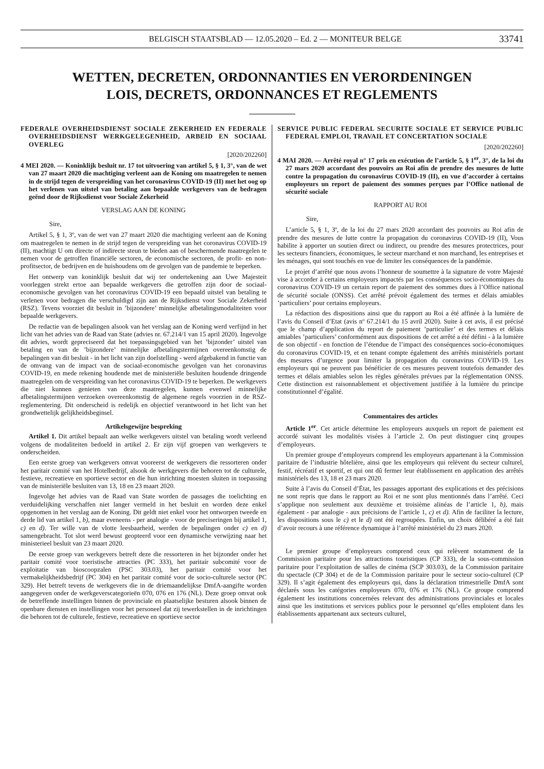BELGISCH STAATSBLAD — 12.05.2020 – Ed. 2 — MONITEUR BELGE 33741
WETTEN, DECRETEN, ORDONNANTIES EN VERORDENINGEN
LOIS, DECRETS, ORDONNANCES ET REGLEMENTS
FEDERALE OVERHEIDSDIENST SOCIALE ZEKERHEID EN FEDERALE OVERHEIDSDIENST WERKGELEGENHEID, ARBEID EN SOCIAAL OVERLEG
[2020/202260]
4 MEI 2020. — Koninklijk besluit nr. 17 tot uitvoering van artikel 5, § 1, 3°, van de wet van 27 maart 2020 die machtiging verleent aan de Koning om maatregelen te nemen in de strijd tegen de verspreiding van het coronavirus COVID-19 (II) met het oog op het verlenen van uitstel van betaling aan bepaalde werkgevers van de bedragen geënd door de Rijksdienst voor Sociale Zekerheid
VERSLAG AAN DE KONING
Sire,
Artikel 5, § 1, 3º, van de wet van 27 maart 2020 die machtiging verleent aan de Koning om maatregelen te nemen in de strijd tegen de verspreiding van het coronavirus COVID-19 (II), machtigt U om directe of indirecte steun te bieden aan of beschermende maatregelen te nemen voor de getroffen financiële sectoren, de economische sectoren, de profit- en non-profitsector, de bedrijven en de huishoudens om de gevolgen van de pandemie te beperken.
Het ontwerp van koninklijk besluit dat wij ter ondertekening aan Uwe Majesteit voorleggen strekt ertoe aan bepaalde werkgevers die getroffen zijn door de sociaal-economische gevolgen van het coronavirus COVID-19 een bepaald uitstel van betaling te verlenen voor bedragen die verschuldigd zijn aan de Rijksdienst voor Sociale Zekerheid (RSZ). Tevens voorziet dit besluit in ’bijzondere’ minnelijke afbetalingsmodaliteiten voor bepaalde werkgevers.
De redactie van de bepalingen alsook van het verslag aan de Koning werd verfijnd in het licht van het advies van de Raad van State (advies nr. 67.214/1 van 15 april 2020). Ingevolge dit advies, wordt gepreciseerd dat het toepassingsgebied van het ’bijzonder’ uitstel van betaling en van de ’bijzondere’ minnelijke afbetalingstermijnen overeenkomstig de bepalingen van dit besluit - in het licht van zijn doelstelling - werd afgebakend in functie van de omvang van de impact van de sociaal-economische gevolgen van het coronavirus COVID-19, en mede rekening houdende met de ministeriële besluiten houdende dringende maatregelen om de verspreiding van het coronavirus COVID-19 te beperken. De werkgevers die niet kunnen genieten van deze maatregelen, kunnen evenwel minnelijke afbetalingstermijnen verzoeken overeenkomstig de algemene regels voorzien in de RSZ-reglementering. Dit onderscheid is redelijk en objectief verantwoord in het licht van het grondwettelijk gelijkheidsbeginsel.
Artikelsgewijze bespreking
Artikel 1. Dit artikel bepaalt aan welke werkgevers uitstel van betaling wordt verleend volgens de modaliteiten bedoeld in artikel 2. Er zijn vijf groepen van werkgevers te onderscheiden.
Een eerste groep van werkgevers omvat vooreerst de werkgevers die ressorteren onder het paritair comité van het Hotelbedrijf, alsook de werkgevers die behoren tot de culturele, festieve, recreatieve en sportieve sector en die hun inrichting moesten sluiten in toepassing van de ministeriële besluiten van 13, 18 en 23 maart 2020.
Ingevolge het advies van de Raad van State worden de passages die toelichting en verduidelijking verschaffen niet langer vermeld in het besluit en worden deze enkel opgenomen in het verslag aan de Koning. Dit geldt niet enkel voor het ontworpen tweede en derde lid van artikel 1, b), maar eveneens - per analogie - voor de preciseringen bij artikel 1, c) en d). Ter wille van de vlotte leesbaarheid, werden de bepalingen onder c) en d) samengebracht. Tot slot werd bewust geopteerd voor een dynamische verwijzing naar het ministerieel besluit van 23 maart 2020.
De eerste groep van werkgevers betreft deze die ressorteren in het bijzonder onder het paritair comité voor toeristische attracties (PC 333), het paritair subcomité voor de exploitatie van bioscoopzalen (PSC 303.03), het paritair comité voor het vermakelijkheidsbedrijf (PC 304) en het paritair comité voor de socio-culturele sector (PC 329). Het betreft tevens de werkgevers die in de driemaandelijkse DmfA-aangifte worden aangegeven onder de werkgeverscategorieën 070, 076 en 176 (NL). Deze groep omvat ook de betreffende instellingen binnen de provinciale en plaatselijke besturen alsook binnen de openbare diensten en instellingen voor het personeel dat zij tewerkstellen in de inrichtingen die behoren tot de culturele, festieve, recreatieve en sportieve sector
SERVICE PUBLIC FEDERAL SECURITE SOCIALE ET SERVICE PUBLIC FEDERAL EMPLOI, TRAVAIL ET CONCERTATION SOCIALE
[2020/202260]
4 MAI 2020. — Arrêté royal n° 17 pris en exécution de l’article 5, § 1<sup>er</sup>, 3°, de la loi du 27 mars 2020 accordant des pouvoirs au Roi afin de prendre des mesures de lutte contre la propagation du coronavirus COVID-19 (II), en vue d’accorder à certains employeurs un report de paiement des sommes perçues par l’Office national de sécurité sociale
RAPPORT AU ROI
Sire,
L’article 5, § 1, 3º, de la loi du 27 mars 2020 accordant des pouvoirs au Roi afin de prendre des mesures de lutte contre la propagation du coronavirus COVID-19 (II), Vous habilite à apporter un soutien direct ou indirect, ou prendre des mesures protectrices, pour les secteurs financiers, économiques, le secteur marchand et non marchand, les entreprises et les ménages, qui sont touchés en vue de limiter les conséquences de la pandémie.
Le projet d’arrêté que nous avons l’honneur de soumettre à la signature de votre Majesté vise à accorder à certains employeurs impactés par les conséquences socio-économiques du coronavirus COVID-19 un certain report de paiement des sommes dues à l’Office national de sécurité sociale (ONSS). Cet arrêté prévoit également des termes et délais amiables ’particuliers’ pour certains employeurs.
La rédaction des dispositions ainsi que du rapport au Roi a été affinée à la lumière de l’avis du Conseil d’Etat (avis nº 67.214/1 du 15 avril 2020). Suite à cet avis, il est précisé que le champ d’application du report de paiement ’particulier’ et des termes et délais amiables ’particuliers’ conformément aux dispositions de cet arrêté a été défini - à la lumière de son objectif - en fonction de l’étendue de l’impact des conséquences socio-économiques du coronavirus COVID-19, et en tenant compte également des arrêtés ministériels portant des mesures d’urgence pour limiter la propagation du coronavirus COVID-19. Les employeurs qui ne peuvent pas bénéficier de ces mesures peuvent toutefois demander des termes et délais amiables selon les règles générales prévues par la réglementation ONSS. Cette distinction est raisonnablement et objectivement justifiée à la lumière du principe constitutionnel d’égalité.
Commentaires des articles
Article 1<sup>er</sup>. Cet article détermine les employeurs auxquels un report de paiement est accordé suivant les modalités visées à l’article 2. On peut distinguer cinq groupes d’employeurs.
Un premier groupe d’employeurs comprend les employeurs appartenant à la Commission paritaire de l’industrie hôtelière, ainsi que les employeurs qui relèvent du secteur culturel, festif, récréatif et sportif, et qui ont dû fermer leur établissement en application des arrêtés ministériels des 13, 18 et 23 mars 2020.
Suite à l’avis du Conseil d’État, les passages apportant des explications et des précisions ne sont repris que dans le rapport au Roi et ne sont plus mentionnés dans l’arrêté. Ceci s’applique non seulement aux deuxième et troisième alinéas de l’article 1, b), mais également - par analogie - aux précisions de l’article 1, c) et d). Afin de faciliter la lecture, les dispositions sous le c) et le d) ont été regroupées. Enfin, un choix délibéré a été fait d’avoir recours à une référence dynamique à l’arrêté ministériel du 23 mars 2020.
Le premier groupe d’employeurs comprend ceux qui relèvent notamment de la Commission paritaire pour les attractions touristiques (CP 333), de la sous-commission paritaire pour l’exploitation de salles de cinéma (SCP 303.03), de la Commission paritaire du spectacle (CP 304) et de de la Commission paritaire pour le secteur socio-culturel (CP 329). Il s’agit également des employeurs qui, dans la déclaration trimestrielle DmfA sont déclarés sous les catégories employeurs 070, 076 et 176 (NL). Ce groupe comprend également les institutions concernées relevant des administrations provinciales et locales ainsi que les institutions et services publics pour le personnel qu’elles emploient dans les établissements appartenant aux secteurs culturel,